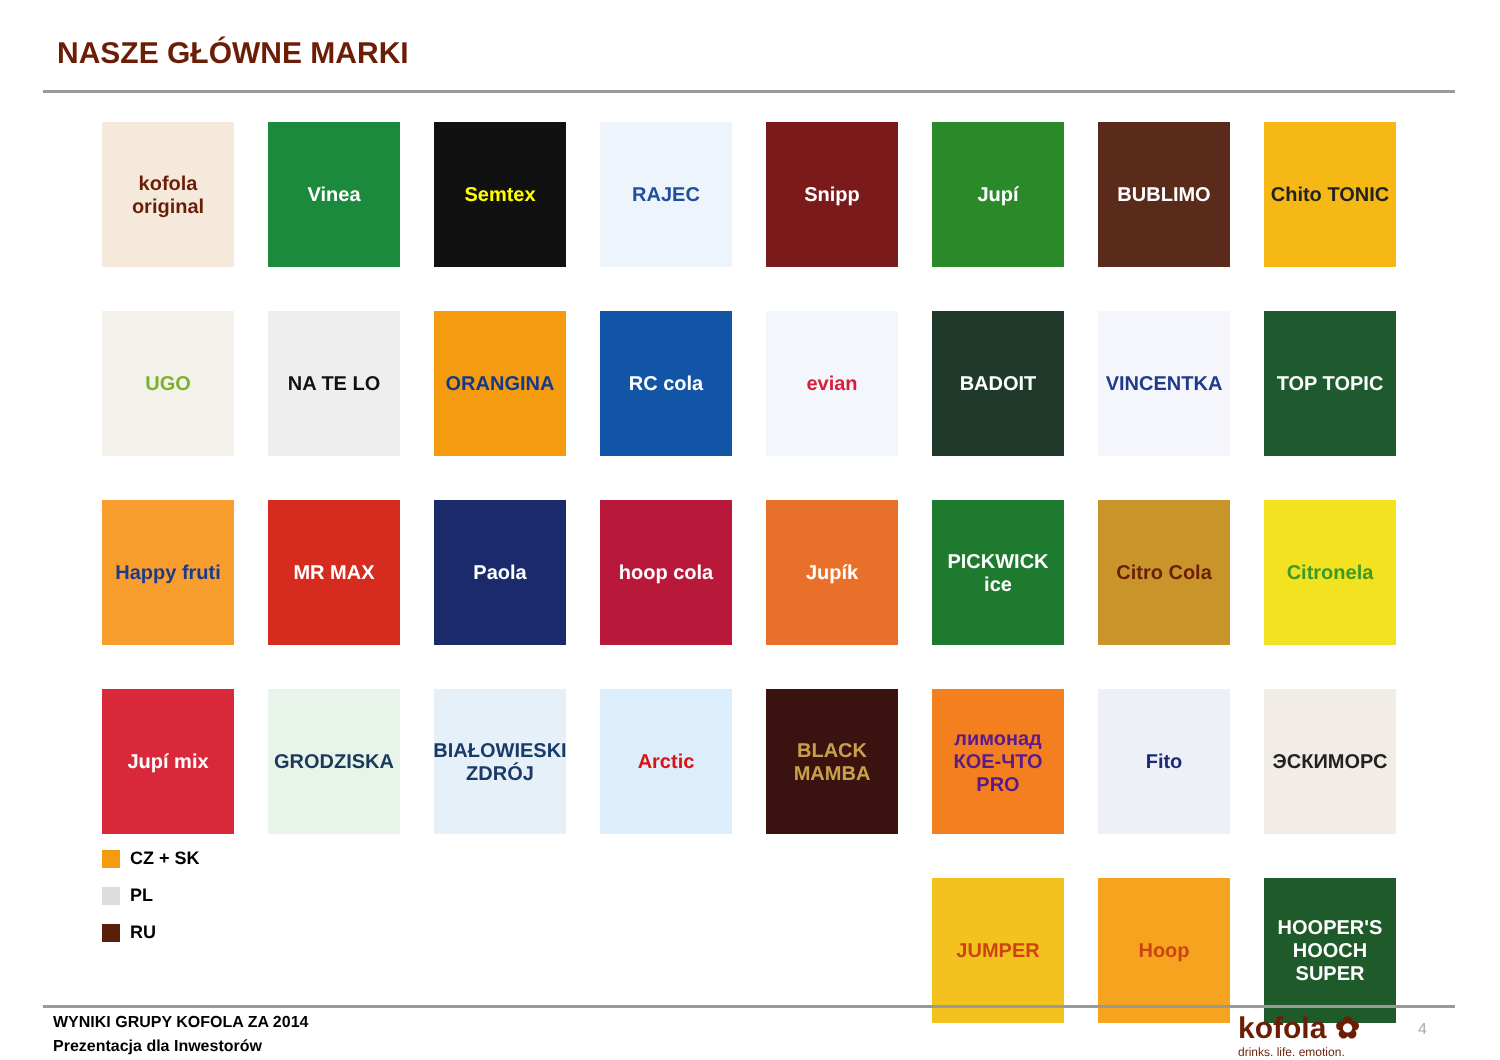NASZE GŁÓWNE MARKI
kofola original
Vinea
Semtex
RAJEC
Snipp
Jupí
BUBLIMO
Chito TONIC
UGO
NA TE LO
ORANGINA
RC cola
evian
BADOIT
VINCENTKA
TOP TOPIC
Happy fruti
MR MAX
Paola
hoop cola
Jupík
PICKWICK ice
Citro Cola
Citronela
Jupí mix
GRODZISKA
BIAŁOWIESKI ZDRÓJ
Arctic
BLACK MAMBA
лимонад КОЕ-ЧТО PRO
Fito
ЭСКИМОРС
JUMPER
Hoop
HOOPER'S HOOCH SUPER
CZ + SK
PL
RU
WYNIKI GRUPY KOFOLA ZA 2014
Prezentacja dla Inwestorów
kofola ✿
drinks. life. emotion.
4